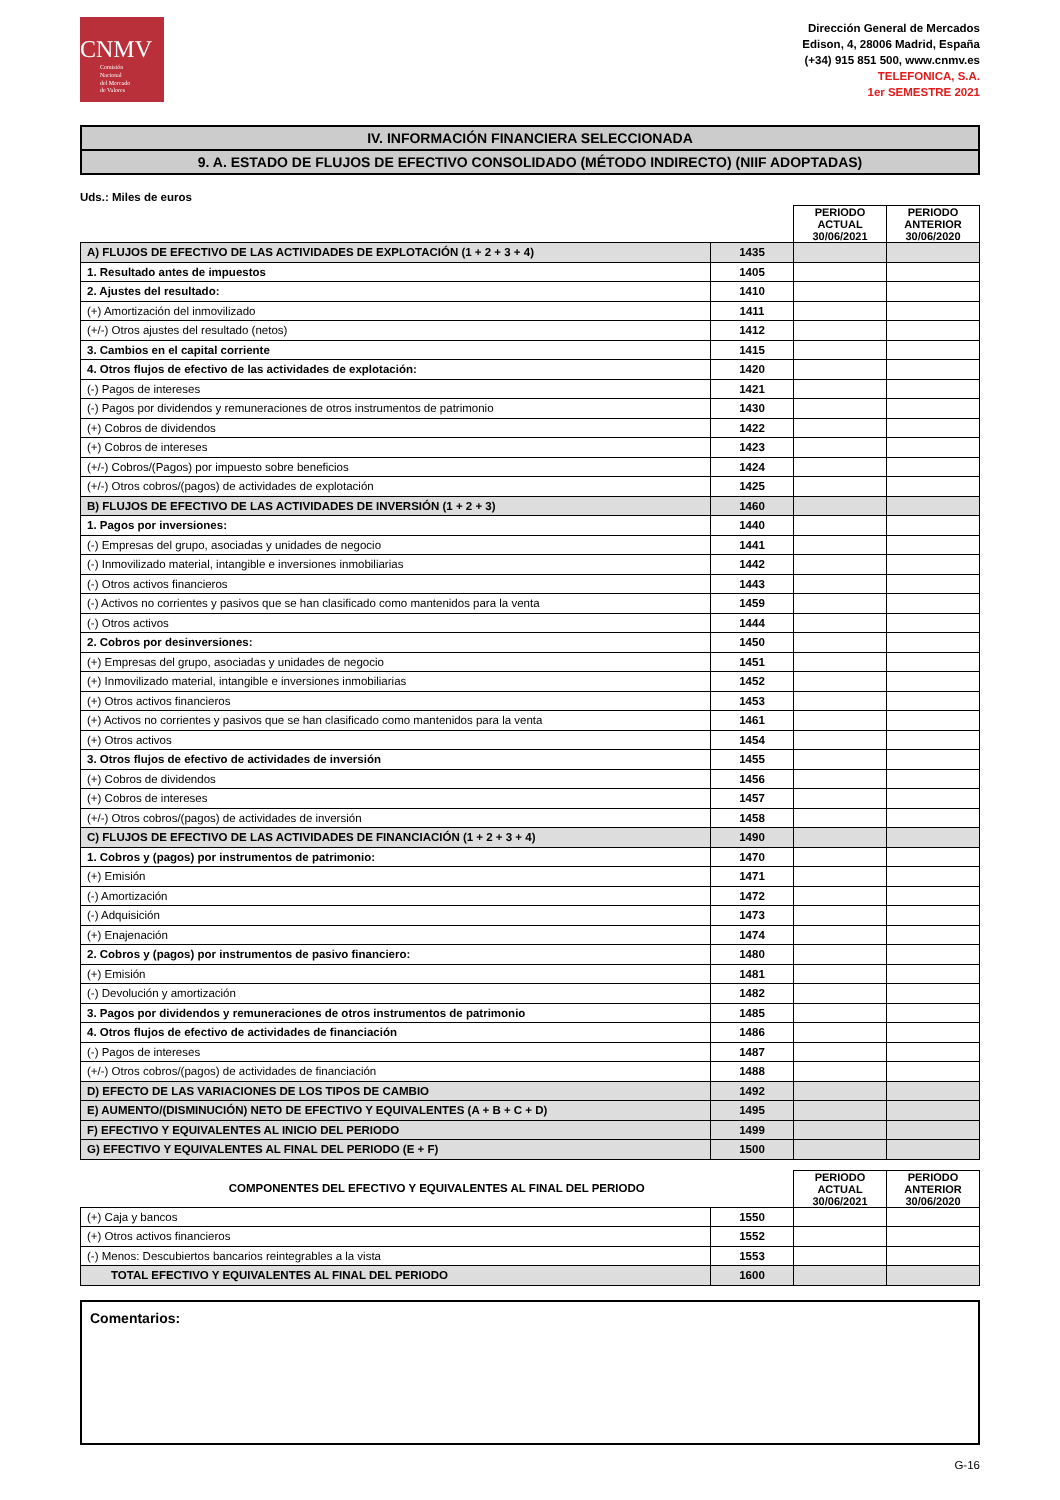CNMV
Comisión
Nacional
del Mercado
de Valores
Dirección General de Mercados
Edison, 4, 28006 Madrid, España
(+34) 915 851 500, www.cnmv.es
TELEFONICA, S.A.
1er SEMESTRE 2021
IV. INFORMACIÓN FINANCIERA SELECCIONADA
9. A. ESTADO DE FLUJOS DE EFECTIVO CONSOLIDADO (MÉTODO INDIRECTO) (NIIF ADOPTADAS)
Uds.: Miles de euros
| | | PERIODO ACTUAL 30/06/2021 | PERIODO ANTERIOR 30/06/2020 |
| A) FLUJOS DE EFECTIVO DE LAS ACTIVIDADES DE EXPLOTACIÓN (1 + 2 + 3 + 4) | 1435 | | |
| 1. Resultado antes de impuestos | 1405 | | |
| 2. Ajustes del resultado: | 1410 | | |
| (+) Amortización del inmovilizado | 1411 | | |
| (+/-) Otros ajustes del resultado (netos) | 1412 | | |
| 3. Cambios en el capital corriente | 1415 | | |
| 4. Otros flujos de efectivo de las actividades de explotación: | 1420 | | |
| (-) Pagos de intereses | 1421 | | |
| (-) Pagos por dividendos y remuneraciones de otros instrumentos de patrimonio | 1430 | | |
| (+) Cobros de dividendos | 1422 | | |
| (+) Cobros de intereses | 1423 | | |
| (+/-) Cobros/(Pagos) por impuesto sobre beneficios | 1424 | | |
| (+/-) Otros cobros/(pagos) de actividades de explotación | 1425 | | |
| B) FLUJOS DE EFECTIVO DE LAS ACTIVIDADES DE INVERSIÓN (1 + 2 + 3) | 1460 | | |
| 1. Pagos por inversiones: | 1440 | | |
| (-) Empresas del grupo, asociadas y unidades de negocio | 1441 | | |
| (-) Inmovilizado material, intangible e inversiones inmobiliarias | 1442 | | |
| (-) Otros activos financieros | 1443 | | |
| (-) Activos no corrientes y pasivos que se han clasificado como mantenidos para la venta | 1459 | | |
| (-) Otros activos | 1444 | | |
| 2. Cobros por desinversiones: | 1450 | | |
| (+) Empresas del grupo, asociadas y unidades de negocio | 1451 | | |
| (+) Inmovilizado material, intangible e inversiones inmobiliarias | 1452 | | |
| (+) Otros activos financieros | 1453 | | |
| (+) Activos no corrientes y pasivos que se han clasificado como mantenidos para la venta | 1461 | | |
| (+) Otros activos | 1454 | | |
| 3. Otros flujos de efectivo de actividades de inversión | 1455 | | |
| (+) Cobros de dividendos | 1456 | | |
| (+) Cobros de intereses | 1457 | | |
| (+/-) Otros cobros/(pagos) de actividades de inversión | 1458 | | |
| C) FLUJOS DE EFECTIVO DE LAS ACTIVIDADES DE FINANCIACIÓN (1 + 2 + 3 + 4) | 1490 | | |
| 1. Cobros y (pagos) por instrumentos de patrimonio: | 1470 | | |
| (+) Emisión | 1471 | | |
| (-) Amortización | 1472 | | |
| (-) Adquisición | 1473 | | |
| (+) Enajenación | 1474 | | |
| 2. Cobros y (pagos) por instrumentos de pasivo financiero: | 1480 | | |
| (+) Emisión | 1481 | | |
| (-) Devolución y amortización | 1482 | | |
| 3. Pagos por dividendos y remuneraciones de otros instrumentos de patrimonio | 1485 | | |
| 4. Otros flujos de efectivo de actividades de financiación | 1486 | | |
| (-) Pagos de intereses | 1487 | | |
| (+/-) Otros cobros/(pagos) de actividades de financiación | 1488 | | |
| D) EFECTO DE LAS VARIACIONES DE LOS TIPOS DE CAMBIO | 1492 | | |
| E) AUMENTO/(DISMINUCIÓN) NETO DE EFECTIVO Y EQUIVALENTES (A + B + C + D) | 1495 | | |
| F) EFECTIVO Y EQUIVALENTES AL INICIO DEL PERIODO | 1499 | | |
| G) EFECTIVO Y EQUIVALENTES AL FINAL DEL PERIODO (E + F) | 1500 | | |
| COMPONENTES DEL EFECTIVO Y EQUIVALENTES AL FINAL DEL PERIODO | | PERIODO ACTUAL 30/06/2021 | PERIODO ANTERIOR 30/06/2020 |
| (+) Caja y bancos | 1550 | | |
| (+) Otros activos financieros | 1552 | | |
| (-) Menos: Descubiertos bancarios reintegrables a la vista | 1553 | | |
| TOTAL EFECTIVO Y EQUIVALENTES AL FINAL DEL PERIODO | 1600 | | |
Comentarios:
G-16